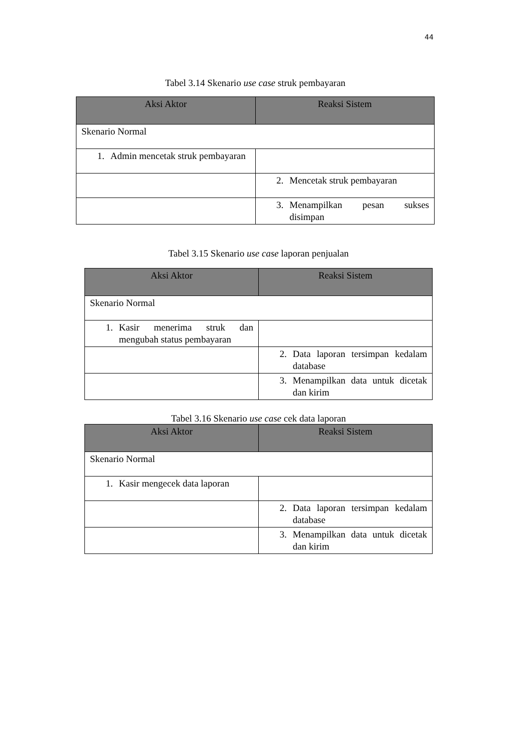44
Tabel 3.14 Skenario use case struk pembayaran
| Aksi Aktor | Reaksi Sistem |
| --- | --- |
| Skenario Normal | |
| 1. Admin mencetak struk pembayaran | |
| | 2. Mencetak struk pembayaran |
| | 3. Menampilkan pesan sukses disimpan |
Tabel 3.15 Skenario use case laporan penjualan
| Aksi Aktor | Reaksi Sistem |
| --- | --- |
| Skenario Normal | |
| 1. Kasir menerima struk dan mengubah status pembayaran | |
| | 2. Data laporan tersimpan kedalam database |
| | 3. Menampilkan data untuk dicetak dan kirim |
Tabel 3.16 Skenario use case cek data laporan
| Aksi Aktor | Reaksi Sistem |
| --- | --- |
| Skenario Normal | |
| 1. Kasir mengecek data laporan | |
| | 2. Data laporan tersimpan kedalam database |
| | 3. Menampilkan data untuk dicetak dan kirim |